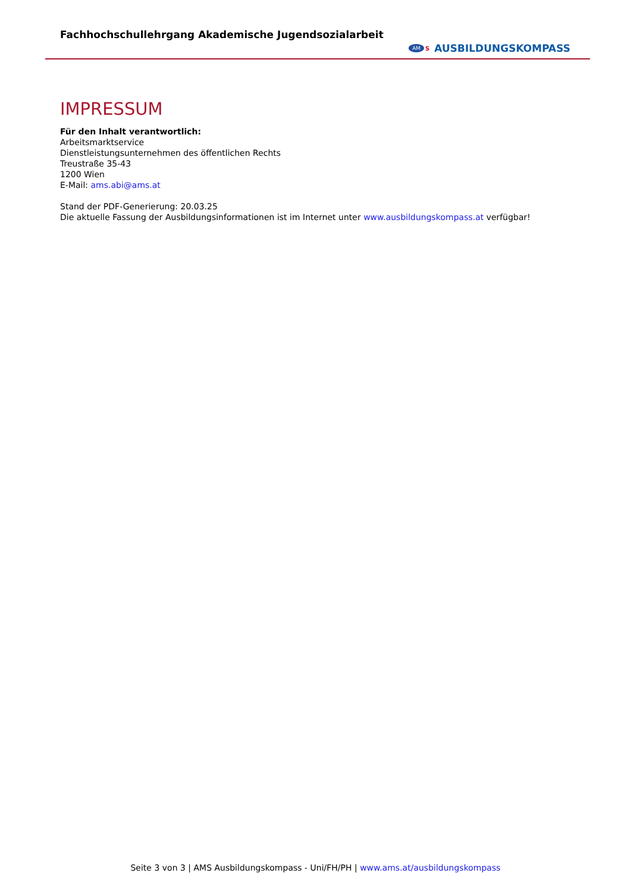Fachhochschullehrgang Akademische Jugendsozialarbeit
AM S AUSBILDUNGSKOMPASS
IMPRESSUM
Für den Inhalt verantwortlich:
Arbeitsmarktservice
Dienstleistungsunternehmen des öffentlichen Rechts
Treustraße 35-43
1200 Wien
E-Mail: ams.abi@ams.at
Stand der PDF-Generierung: 20.03.25
Die aktuelle Fassung der Ausbildungsinformationen ist im Internet unter www.ausbildungskompass.at verfügbar!
Seite 3 von 3 | AMS Ausbildungskompass - Uni/FH/PH | www.ams.at/ausbildungskompass